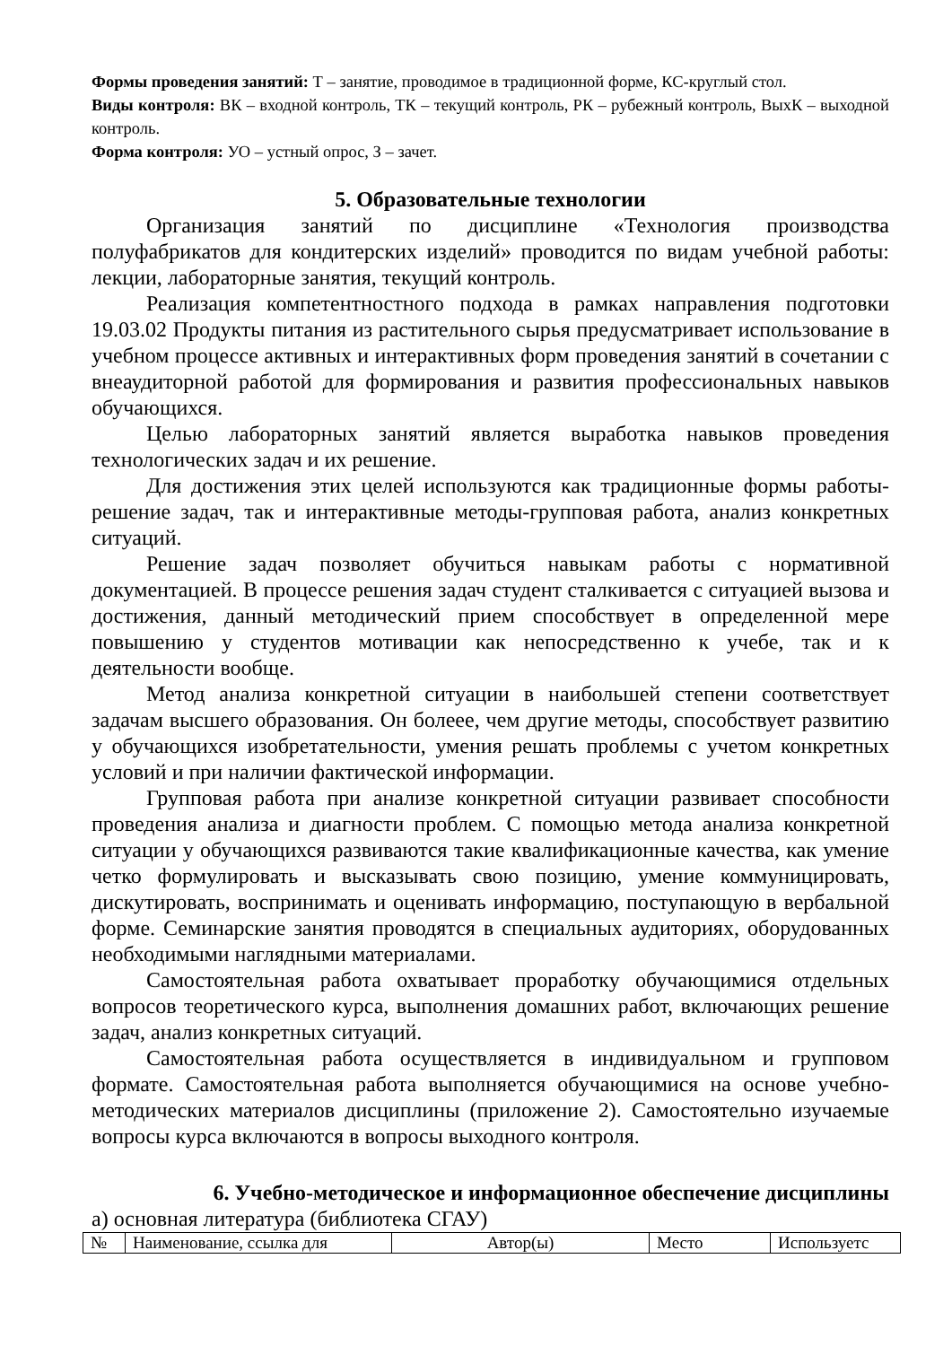Формы проведения занятий: Т – занятие, проводимое в традиционной форме, КС-круглый стол.
Виды контроля: ВК – входной контроль, ТК – текущий контроль, РК – рубежный контроль, ВыхК – выходной контроль.
Форма контроля: УО – устный опрос, З – зачет.
5. Образовательные технологии
Организация занятий по дисциплине «Технология производства полуфабрикатов для кондитерских изделий» проводится по видам учебной работы: лекции, лабораторные занятия, текущий контроль.
Реализация компетентностного подхода в рамках направления подготовки 19.03.02 Продукты питания из растительного сырья предусматривает использование в учебном процессе активных и интерактивных форм проведения занятий в сочетании с внеаудиторной работой для формирования и развития профессиональных навыков обучающихся.
Целью лабораторных занятий является выработка навыков проведения технологических задач и их решение.
Для достижения этих целей используются как традиционные формы работы-решение задач, так и интерактивные методы-групповая работа, анализ конкретных ситуаций.
Решение задач позволяет обучиться навыкам работы с нормативной документацией. В процессе решения задач студент сталкивается с ситуацией вызова и достижения, данный методический прием способствует в определенной мере повышению у студентов мотивации как непосредственно к учебе, так и к деятельности вообще.
Метод анализа конкретной ситуации в наибольшей степени соответствует задачам высшего образования. Он болеее, чем другие методы, способствует развитию у обучающихся изобретательности, умения решать проблемы с учетом конкретных условий и при наличии фактической информации.
Групповая работа при анализе конкретной ситуации развивает способности проведения анализа и диагности проблем. С помощью метода анализа конкретной ситуации у обучающихся развиваются такие квалификационные качества, как умение четко формулировать и высказывать свою позицию, умение коммуницировать, дискутировать, воспринимать и оценивать информацию, поступающую в вербальной форме. Семинарские занятия проводятся в специальных аудиториях, оборудованных необходимыми наглядными материалами.
Самостоятельная работа охватывает проработку обучающимися отдельных вопросов теоретического курса, выполнения домашних работ, включающих решение задач, анализ конкретных ситуаций.
Самостоятельная работа осуществляется в индивидуальном и групповом формате. Самостоятельная работа выполняется обучающимися на основе учебно-методических материалов дисциплины (приложение 2). Самостоятельно изучаемые вопросы курса включаются в вопросы выходного контроля.
6. Учебно-методическое и информационное обеспечение дисциплины
а) основная литература (библиотека СГАУ)
| № | Наименование, ссылка для | Автор(ы) | Место | Используетс |